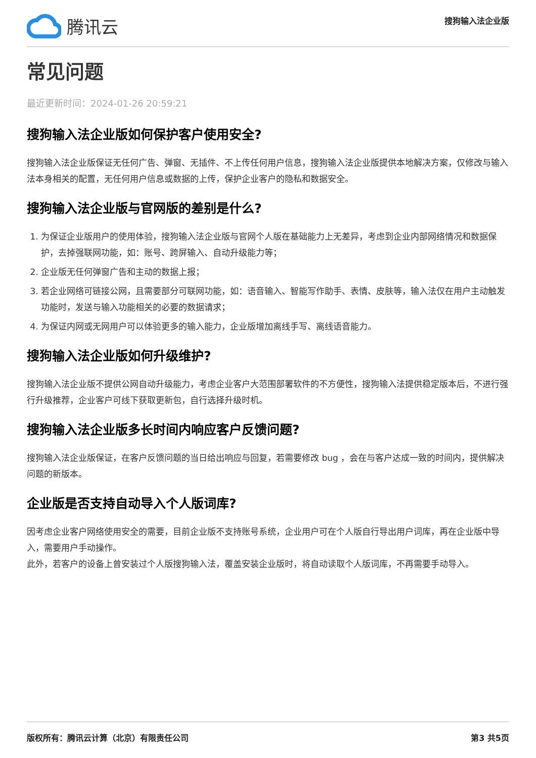腾讯云
搜狗输入法企业版
常见问题
最近更新时间：2024-01-26 20:59:21
搜狗输入法企业版如何保护客户使用安全?
搜狗输入法企业版保证无任何广告、弹窗、无插件、不上传任何用户信息，搜狗输入法企业版提供本地解决方案，仅修改与输入法本身相关的配置，无任何用户信息或数据的上传，保护企业客户的隐私和数据安全。
搜狗输入法企业版与官网版的差别是什么?
1. 为保证企业版用户的使用体验，搜狗输入法企业版与官网个人版在基础能力上无差异，考虑到企业内部网络情况和数据保护，去掉强联网功能，如：账号、跨屏输入、自动升级能力等；
2. 企业版无任何弹窗广告和主动的数据上报；
3. 若企业网络可链接公网，且需要部分可联网功能，如：语音输入、智能写作助手、表情、皮肤等，输入法仅在用户主动触发功能时，发送与输入功能相关的必要的数据请求；
4. 为保证内网或无网用户可以体验更多的输入能力，企业版增加离线手写、离线语音能力。
搜狗输入法企业版如何升级维护?
搜狗输入法企业版不提供公网自动升级能力，考虑企业客户大范围部署软件的不方便性，搜狗输入法提供稳定版本后，不进行强行升级推荐，企业客户可线下获取更新包，自行选择升级时机。
搜狗输入法企业版多长时间内响应客户反馈问题?
搜狗输入法企业版保证，在客户反馈问题的当日给出响应与回复，若需要修改 bug ，会在与客户达成一致的时间内，提供解决问题的新版本。
企业版是否支持自动导入个人版词库?
因考虑企业客户网络使用安全的需要，目前企业版不支持账号系统，企业用户可在个人版自行导出用户词库，再在企业版中导入，需要用户手动操作。
此外，若客户的设备上曾安装过个人版搜狗输入法，覆盖安装企业版时，将自动读取个人版词库，不再需要手动导入。
版权所有：腾讯云计算（北京）有限责任公司 第3 共5页